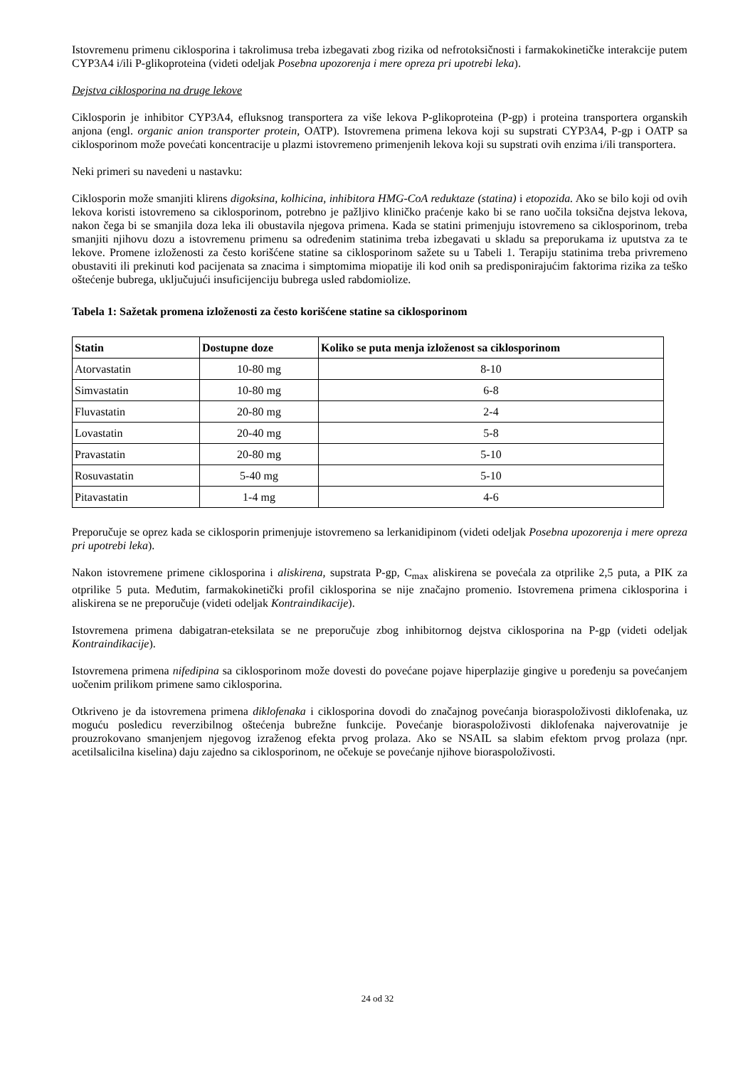Istovremenu primenu ciklosporina i takrolimusa treba izbegavati zbog rizika od nefrotoksičnosti i farmakokinetičke interakcije putem CYP3A4 i/ili P-glikoproteina (videti odeljak Posebna upozorenja i mere opreza pri upotrebi leka).
Dejstva ciklosporina na druge lekove
Ciklosporin je inhibitor CYP3A4, efluksnog transportera za više lekova P-glikoproteina (P-gp) i proteina transportera organskih anjona (engl. organic anion transporter protein, OATP). Istovremena primena lekova koji su supstrati CYP3A4, P-gp i OATP sa ciklosporinom može povećati koncentracije u plazmi istovremeno primenjenih lekova koji su supstrati ovih enzima i/ili transportera.
Neki primeri su navedeni u nastavku:
Ciklosporin može smanjiti klirens digoksina, kolhicina, inhibitora HMG-CoA reduktaze (statina) i etopozida. Ako se bilo koji od ovih lekova koristi istovremeno sa ciklosporinom, potrebno je pažljivo kliničko praćenje kako bi se rano uočila toksična dejstva lekova, nakon čega bi se smanjila doza leka ili obustavila njegova primena. Kada se statini primenjuju istovremeno sa ciklosporinom, treba smanjiti njihovu dozu a istovremenu primenu sa određenim statinima treba izbegavati u skladu sa preporukama iz uputstva za te lekove. Promene izloženosti za često korišćene statine sa ciklosporinom sažete su u Tabeli 1. Terapiju statinima treba privremeno obustaviti ili prekinuti kod pacijenata sa znacima i simptomima miopatije ili kod onih sa predisponirajućim faktorima rizika za teško oštećenje bubrega, uključujući insuficijenciju bubrega usled rabdomiolize.
Tabela 1: Sažetak promena izloženosti za često korišćene statine sa ciklosporinom
| Statin | Dostupne doze | Koliko se puta menja izloženost sa ciklosporinom |
| --- | --- | --- |
| Atorvastatin | 10-80 mg | 8-10 |
| Simvastatin | 10-80 mg | 6-8 |
| Fluvastatin | 20-80 mg | 2-4 |
| Lovastatin | 20-40 mg | 5-8 |
| Pravastatin | 20-80 mg | 5-10 |
| Rosuvastatin | 5-40 mg | 5-10 |
| Pitavastatin | 1-4 mg | 4-6 |
Preporučuje se oprez kada se ciklosporin primenjuje istovremeno sa lerkanidipinom (videti odeljak Posebna upozorenja i mere opreza pri upotrebi leka).
Nakon istovremene primene ciklosporina i aliskirena, supstrata P-gp, C<sub>max</sub> aliskirena se povećala za otprilike 2,5 puta, a PIK za otprilike 5 puta. Međutim, farmakokinetički profil ciklosporina se nije značajno promenio. Istovremena primena ciklosporina i aliskirena se ne preporučuje (videti odeljak Kontraindikacije).
Istovremena primena dabigatran-eteksilata se ne preporučuje zbog inhibitornog dejstva ciklosporina na P-gp (videti odeljak Kontraindikacije).
Istovremena primena nifedipina sa ciklosporinom može dovesti do povećane pojave hiperplazije gingive u poređenju sa povećanjem uočenim prilikom primene samo ciklosporina.
Otkriveno je da istovremena primena diklofenaka i ciklosporina dovodi do značajnog povećanja bioraspoloživosti diklofenaka, uz moguću posledicu reverzibilnog oštećenja bubrežne funkcije. Povećanje bioraspoloživosti diklofenaka najverovatnije je prouzrokovano smanjenjem njegovog izraženog efekta prvog prolaza. Ako se NSAIL sa slabim efektom prvog prolaza (npr. acetilsalicilna kiselina) daju zajedno sa ciklosporinom, ne očekuje se povećanje njihove bioraspoloživosti.
24 od 32